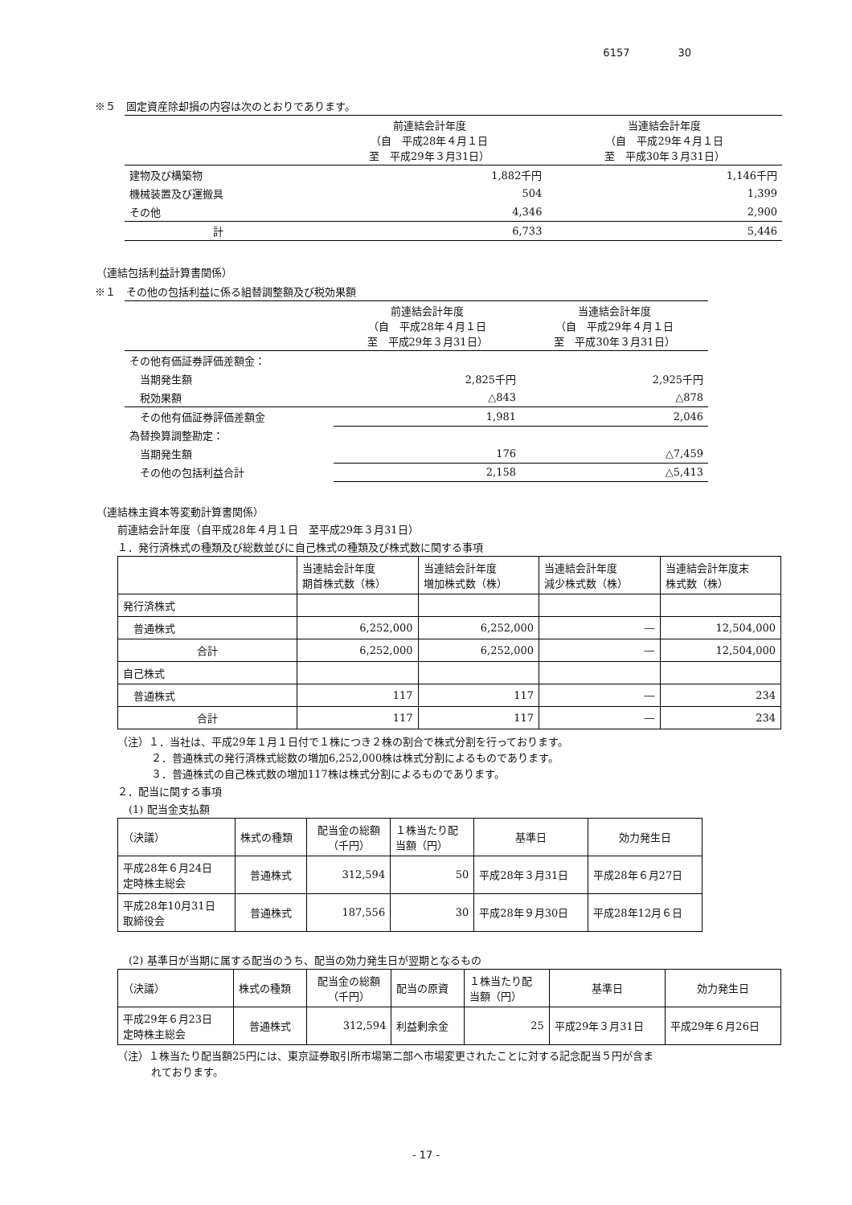6157 30
※５　固定資産除却損の内容は次のとおりであります。
| | 前連結会計年度 （自 平成28年４月１日 至 平成29年３月31日） | 当連結会計年度 （自 平成29年４月１日 至 平成30年３月31日） |
| 建物及び構築物 | 1,882千円 | 1,146千円 |
| 機械装置及び運搬具 | 504 | 1,399 |
| その他 | 4,346 | 2,900 |
| 計 | 6,733 | 5,446 |
（連結包括利益計算書関係）
※１　その他の包括利益に係る組替調整額及び税効果額
| | 前連結会計年度 （自 平成28年４月１日 至 平成29年３月31日） | 当連結会計年度 （自 平成29年４月１日 至 平成30年３月31日） |
| その他有価証券評価差額金： | | |
| 当期発生額 | 2,825千円 | 2,925千円 |
| 税効果額 | △843 | △878 |
| その他有価証券評価差額金 | 1,981 | 2,046 |
| 為替換算調整勘定： | | |
| 当期発生額 | 176 | △7,459 |
| その他の包括利益合計 | 2,158 | △5,413 |
（連結株主資本等変動計算書関係）
前連結会計年度（自平成28年４月１日　至平成29年３月31日）
１．発行済株式の種類及び総数並びに自己株式の種類及び株式数に関する事項
| | 当連結会計年度 期首株式数（株） | 当連結会計年度 増加株式数（株） | 当連結会計年度 減少株式数（株） | 当連結会計年度末 株式数（株） |
| 発行済株式 | | | | |
| 普通株式 | 6,252,000 | 6,252,000 | ― | 12,504,000 |
| 合計 | 6,252,000 | 6,252,000 | ― | 12,504,000 |
| 自己株式 | | | | |
| 普通株式 | 117 | 117 | ― | 234 |
| 合計 | 117 | 117 | ― | 234 |
（注）１．当社は、平成29年１月１日付で１株につき２株の割合で株式分割を行っております。
２．普通株式の発行済株式総数の増加6,252,000株は株式分割によるものであります。
３．普通株式の自己株式数の増加117株は株式分割によるものであります。
２．配当に関する事項
(1) 配当金支払額
| （決議） | 株式の種類 | 配当金の総額 （千円） | １株当たり配 当額（円） | 基準日 | 効力発生日 |
| 平成28年６月24日 定時株主総会 | 普通株式 | 312,594 | 50 | 平成28年３月31日 | 平成28年６月27日 |
| 平成28年10月31日 取締役会 | 普通株式 | 187,556 | 30 | 平成28年９月30日 | 平成28年12月６日 |
(2) 基準日が当期に属する配当のうち、配当の効力発生日が翌期となるもの
| （決議） | 株式の種類 | 配当金の総額 （千円） | 配当の原資 | １株当たり配 当額（円） | 基準日 | 効力発生日 |
| 平成29年６月23日 定時株主総会 | 普通株式 | 312,594 | 利益剰余金 | 25 | 平成29年３月31日 | 平成29年６月26日 |
（注）１株当たり配当額25円には、東京証券取引所市場第二部へ市場変更されたことに対する記念配当５円が含ま
れております。
- 17 -